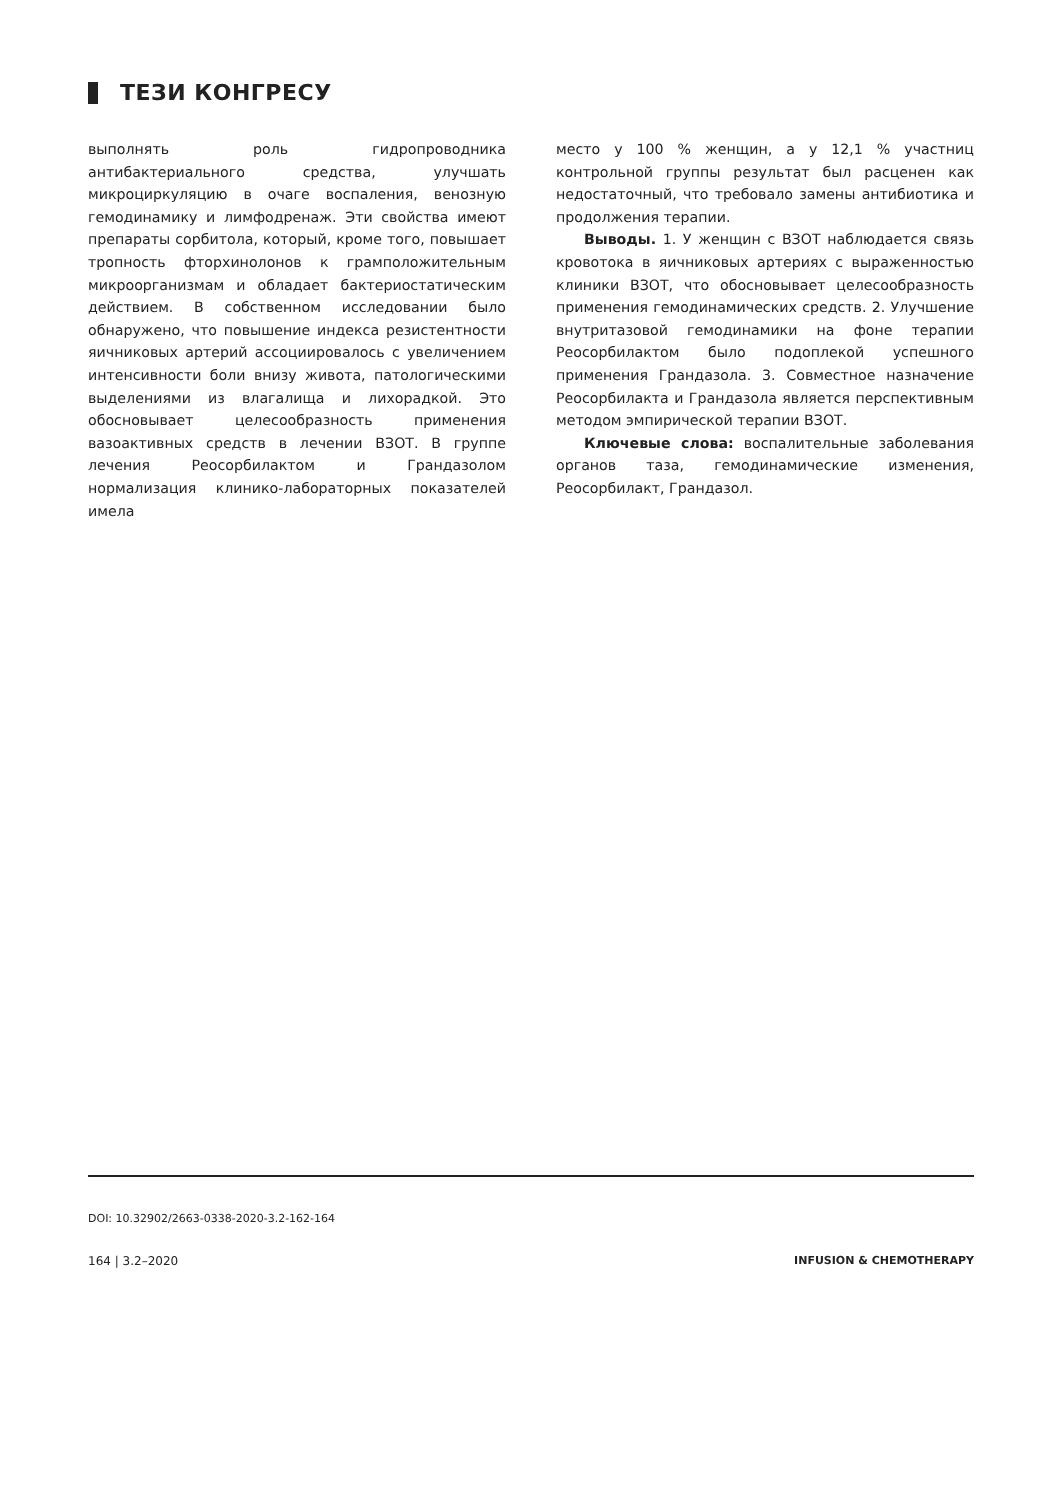ТЕЗИ КОНГРЕСУ
выполнять роль гидропроводника антибактериального средства, улучшать микроциркуляцию в очаге воспаления, венозную гемодинамику и лимфодренаж. Эти свойства имеют препараты сорбитола, который, кроме того, повышает тропность фторхинолонов к грамположительным микроорганизмам и обладает бактериостатическим действием. В собственном исследовании было обнаружено, что повышение индекса резистентности яичниковых артерий ассоциировалось с увеличением интенсивности боли внизу живота, патологическими выделениями из влагалища и лихорадкой. Это обосновывает целесообразность применения вазоактивных средств в лечении ВЗОТ. В группе лечения Реосорбилактом и Грандазолом нормализация клинико-лабораторных показателей имела
место у 100 % женщин, а у 12,1 % участниц контрольной группы результат был расценен как недостаточный, что требовало замены антибиотика и продолжения терапии.
Выводы. 1. У женщин с ВЗОТ наблюдается связь кровотока в яичниковых артериях с выраженностью клиники ВЗОТ, что обосновывает целесообразность применения гемодинамических средств. 2. Улучшение внутритазовой гемодинамики на фоне терапии Реосорбилактом было подоплекой успешного применения Грандазола. 3. Совместное назначение Реосорбилакта и Грандазола является перспективным методом эмпирической терапии ВЗОТ.
Ключевые слова: воспалительные заболевания органов таза, гемодинамические изменения, Реосорбилакт, Грандазол.
DOI: 10.32902/2663-0338-2020-3.2-162-164
164 | 3.2–2020 INFUSION & CHEMOTHERAPY